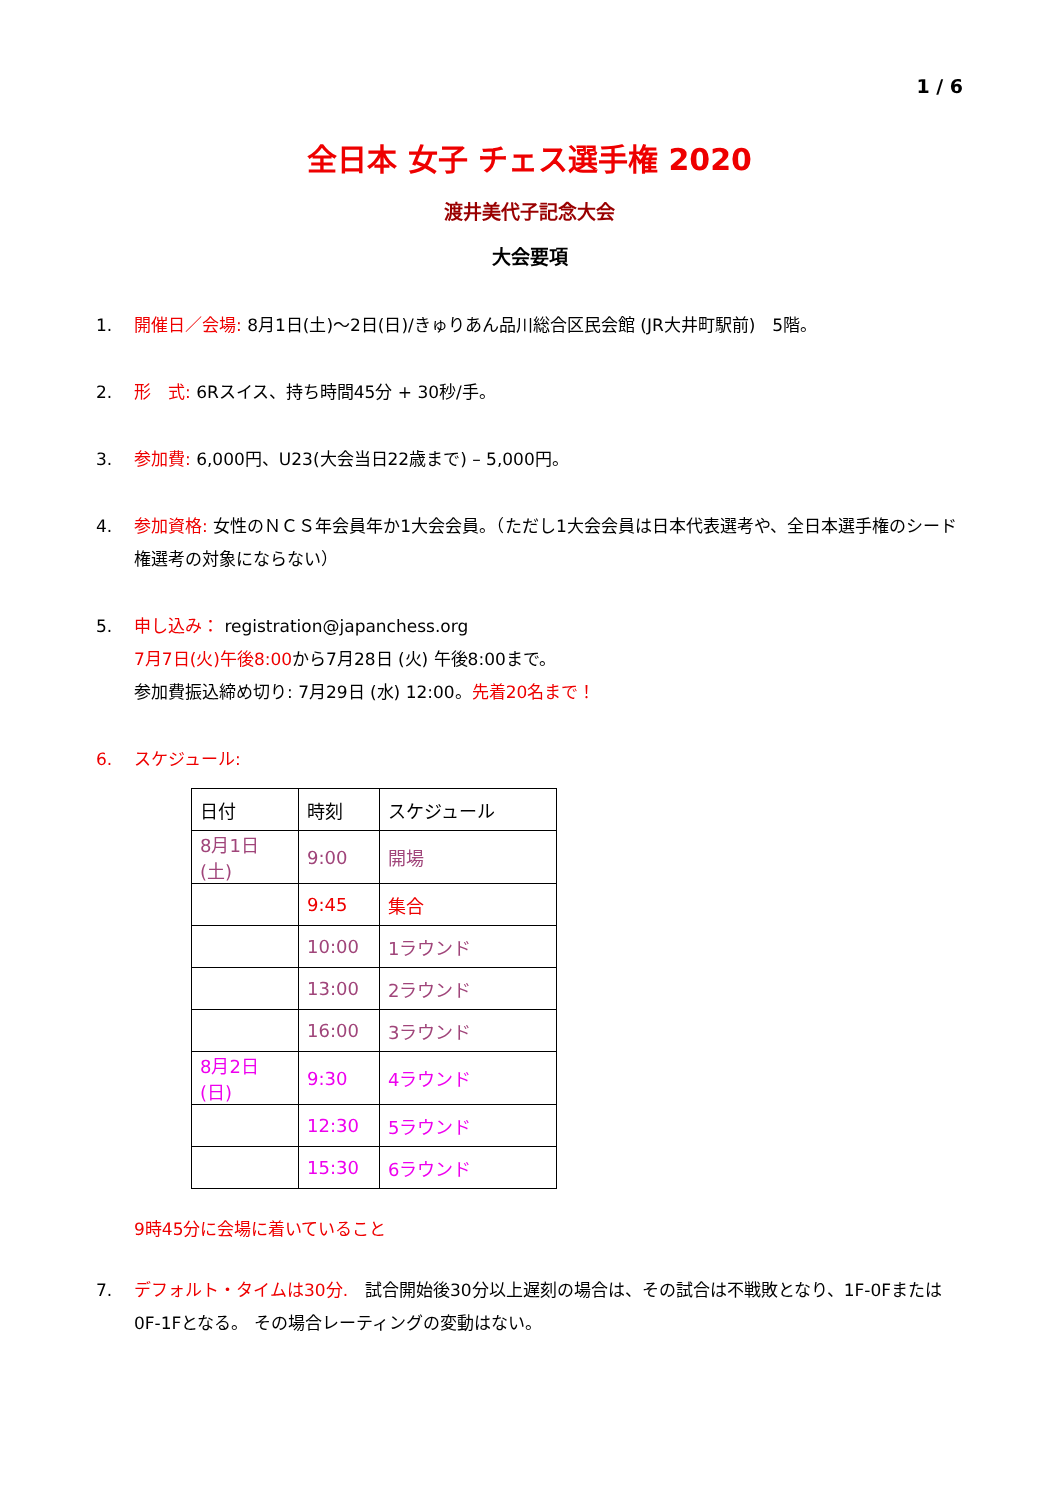1 / 6
全日本 女子 チェス選手権 2020
渡井美代子記念大会
大会要項
1. 開催日／会場: 8月1日(土)〜2日(日)/きゅりあん品川総合区民会館 (JR大井町駅前)　5階。
2. 形　式: 6Rスイス、持ち時間45分 + 30秒/手。
3. 参加費: 6,000円、U23(大会当日22歳まで) – 5,000円。
4. 参加資格: 女性のＮＣＳ年会員年か1大会会員。（ただし1大会会員は日本代表選考や、全日本選手権のシード権選考の対象にならない）
5. 申し込み： registration@japanchess.org
7月7日(火)午後8:00から7月28日 (火) 午後8:00まで。
参加費振込締め切り: 7月29日 (水) 12:00。先着20名まで！
6. スケジュール:
| 日付 | 時刻 | スケジュール |
| 8月1日(土) | 9:00 | 開場 |
| | 9:45 | 集合 |
| | 10:00 | 1ラウンド |
| | 13:00 | 2ラウンド |
| | 16:00 | 3ラウンド |
| 8月2日(日) | 9:30 | 4ラウンド |
| | 12:30 | 5ラウンド |
| | 15:30 | 6ラウンド |
9時45分に会場に着いていること
7. デフォルト・タイムは30分.　試合開始後30分以上遅刻の場合は、その試合は不戦敗となり、1F-0Fまたは0F-1Fとなる。 その場合レーティングの変動はない。